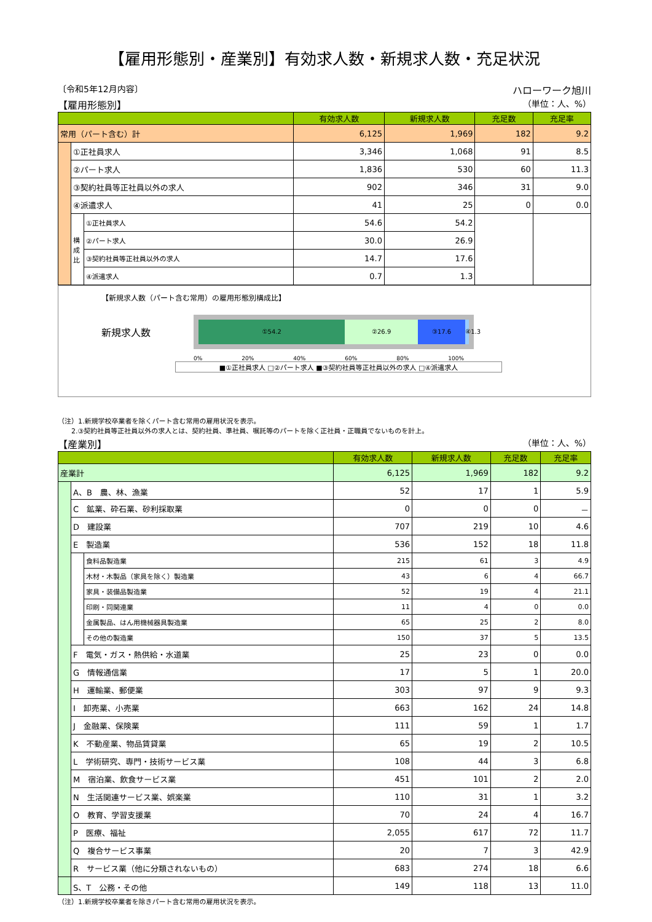【雇用形態別・産業別】有効求人数・新規求人数・充足状況
〔令和5年12月内容〕 ハローワーク旭川
【雇用形態別】 （単位：人、%）
| | | | 有効求人数 | 新規求人数 | 充足数 | 充足率 |
| --- | --- | --- | --- | --- | --- | --- |
| 常用（パート含む）計 | | | 6,125 | 1,969 | 182 | 9.2 |
| | ①正社員求人 | | 3,346 | 1,068 | 91 | 8.5 |
| | ②パート求人 | | 1,836 | 530 | 60 | 11.3 |
| | ③契約社員等正社員以外の求人 | | 902 | 346 | 31 | 9.0 |
| | ④派遣求人 | | 41 | 25 | 0 | 0.0 |
| | 構成比 | ①正社員求人 | 54.6 | 54.2 | | |
| | | ②パート求人 | 30.0 | 26.9 | | |
| | | ③契約社員等正社員以外の求人 | 14.7 | 17.6 | | |
| | | ④派遣求人 | 0.7 | 1.3 | | |
【新規求人数（パート含む常用）の雇用形態別構成比】
新規求人数
①54.2 ②26.9 ③17.6 ④1.3
0% 20% 40% 60% 80% 100%
■①正社員求人 □②パート求人 ■③契約社員等正社員以外の求人 □④派遣求人
（注）1.新規学校卒業者を除くパート含む常用の雇用状況を表示。
　　2.③契約社員等正社員以外の求人とは、契約社員、準社員、嘱託等のパートを除く正社員・正職員でないものを計上。
【産業別】 （単位：人、%）
| | | | 有効求人数 | 新規求人数 | 充足数 | 充足率 |
| --- | --- | --- | --- | --- | --- | --- |
| 産業計 | | | 6,125 | 1,969 | 182 | 9.2 |
| | A、B 農、林、漁業 | | 52 | 17 | 1 | 5.9 |
| | C 鉱業、砕石業、砂利採取業 | | 0 | 0 | 0 | － |
| | D 建設業 | | 707 | 219 | 10 | 4.6 |
| | E 製造業 | | 536 | 152 | 18 | 11.8 |
| | | 食料品製造業 | 215 | 61 | 3 | 4.9 |
| | | 木材・木製品（家具を除く）製造業 | 43 | 6 | 4 | 66.7 |
| | | 家具・装備品製造業 | 52 | 19 | 4 | 21.1 |
| | | 印刷・同関連業 | 11 | 4 | 0 | 0.0 |
| | | 金属製品、はん用機械器具製造業 | 65 | 25 | 2 | 8.0 |
| | | その他の製造業 | 150 | 37 | 5 | 13.5 |
| | F 電気・ガス・熱供給・水道業 | | 25 | 23 | 0 | 0.0 |
| | G 情報通信業 | | 17 | 5 | 1 | 20.0 |
| | H 運輸業、郵便業 | | 303 | 97 | 9 | 9.3 |
| | I 卸売業、小売業 | | 663 | 162 | 24 | 14.8 |
| | J 金融業、保険業 | | 111 | 59 | 1 | 1.7 |
| | K 不動産業、物品賃貸業 | | 65 | 19 | 2 | 10.5 |
| | L 学術研究、専門・技術サービス業 | | 108 | 44 | 3 | 6.8 |
| | M 宿泊業、飲食サービス業 | | 451 | 101 | 2 | 2.0 |
| | N 生活関連サービス業、娯楽業 | | 110 | 31 | 1 | 3.2 |
| | O 教育、学習支援業 | | 70 | 24 | 4 | 16.7 |
| | P 医療、福祉 | | 2,055 | 617 | 72 | 11.7 |
| | Q 複合サービス事業 | | 20 | 7 | 3 | 42.9 |
| | R サービス業（他に分類されないもの） | | 683 | 274 | 18 | 6.6 |
| | S、T 公務・その他 | | 149 | 118 | 13 | 11.0 |
（注）1.新規学校卒業者を除きパート含む常用の雇用状況を表示。